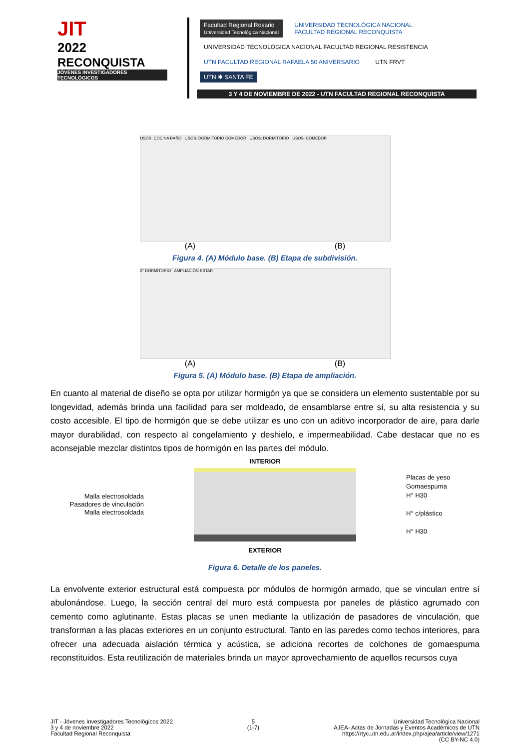JIT
2022
RECONQUISTA
JÓVENES INVESTIGADORES TECNOLÓGICOS
Facultad Regional Rosario
Universidad Tecnológica Nacional UNIVERSIDAD TECNOLÓGICA NACIONAL
FACULTAD REGIONAL RECONQUISTA UNIVERSIDAD TECNOLÓGICA NACIONAL FACULTAD REGIONAL RESISTENCIA UTN FACULTAD REGIONAL RAFAELA 50 ANIVERSARIO UTN FRVT UTN ✱ SANTA FE
3 Y 4 DE NOVIEMBRE DE 2022 - UTN FACULTAD REGIONAL RECONQUISTA
USOS: COCINA BAÑO USOS: DORMITORIO COMEDOR USOS: DORMITORIO USOS: COMEDOR
(A) (B)
Figura 4. (A) Módulo base. (B) Etapa de subdivisión.
2° DORMITORIO AMPLIACIÓN ESTAR
(A) (B)
Figura 5. (A) Módulo base. (B) Etapa de ampliación.
En cuanto al material de diseño se opta por utilizar hormigón ya que se considera un elemento sustentable por su longevidad, además brinda una facilidad para ser moldeado, de ensamblarse entre sí, su alta resistencia y su costo accesible. El tipo de hormigón que se debe utilizar es uno con un aditivo incorporador de aire, para darle mayor durabilidad, con respecto al congelamiento y deshielo, e impermeabilidad. Cabe destacar que no es aconsejable mezclar distintos tipos de hormigón en las partes del módulo.
INTERIOR
Malla electrosoldada
Pasadores de vinculación
Malla electrosoldada
Placas de yeso
Gomaespuma
H° H30
H° c/plástico
H° H30
EXTERIOR
Figura 6. Detalle de los paneles.
La envolvente exterior estructural está compuesta por módulos de hormigón armado, que se vinculan entre sí abulonándose. Luego, la sección central del muro está compuesta por paneles de plástico agrumado con cemento como aglutinante. Estas placas se unen mediante la utilización de pasadores de vinculación, que transforman a las placas exteriores en un conjunto estructural. Tanto en las paredes como techos interiores, para ofrecer una adecuada aislación térmica y acústica, se adiciona recortes de colchones de gomaespuma reconstituidos. Esta reutilización de materiales brinda un mayor aprovechamiento de aquellos recursos cuya
JIT - Jóvenes Investigadores Tecnológicos 2022
3 y 4 de noviembre 2022
Facultad Regional Reconquista
5
(1-7)
Universidad Tecnológica Nacional
AJEA- Actas de Jornadas y Eventos Académicos de UTN
https://rtyc.utn.edu.ar/index.php/ajea/article/view/1271
(CC BY-NC 4.0)